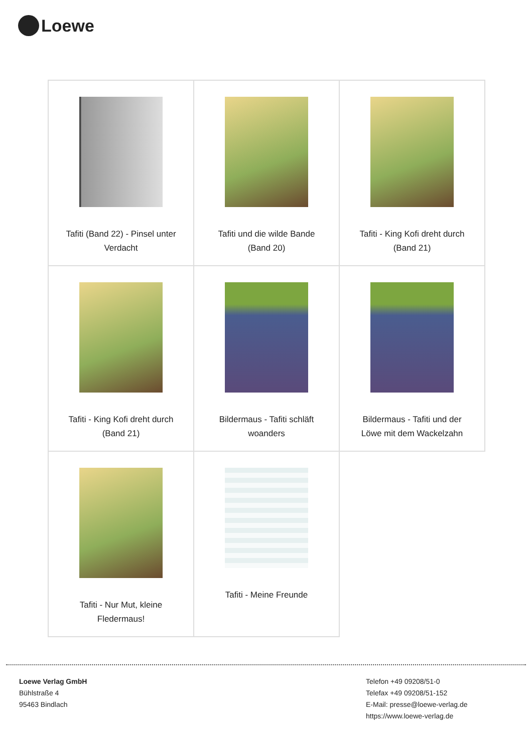Loewe
| Tafiti (Band 22) - Pinsel unter Verdacht | Tafiti und die wilde Bande (Band 20) | Tafiti - King Kofi dreht durch (Band 21) |
| Tafiti - King Kofi dreht durch (Band 21) | Bildermaus - Tafiti schläft woanders | Bildermaus - Tafiti und der Löwe mit dem Wackelzahn |
| Tafiti - Nur Mut, kleine Fledermaus! | Tafiti - Meine Freunde | |
Loewe Verlag GmbH
Bühlstraße 4
95463 Bindlach
Telefon +49 09208/51-0
Telefax +49 09208/51-152
E-Mail: presse@loewe-verlag.de
https://www.loewe-verlag.de